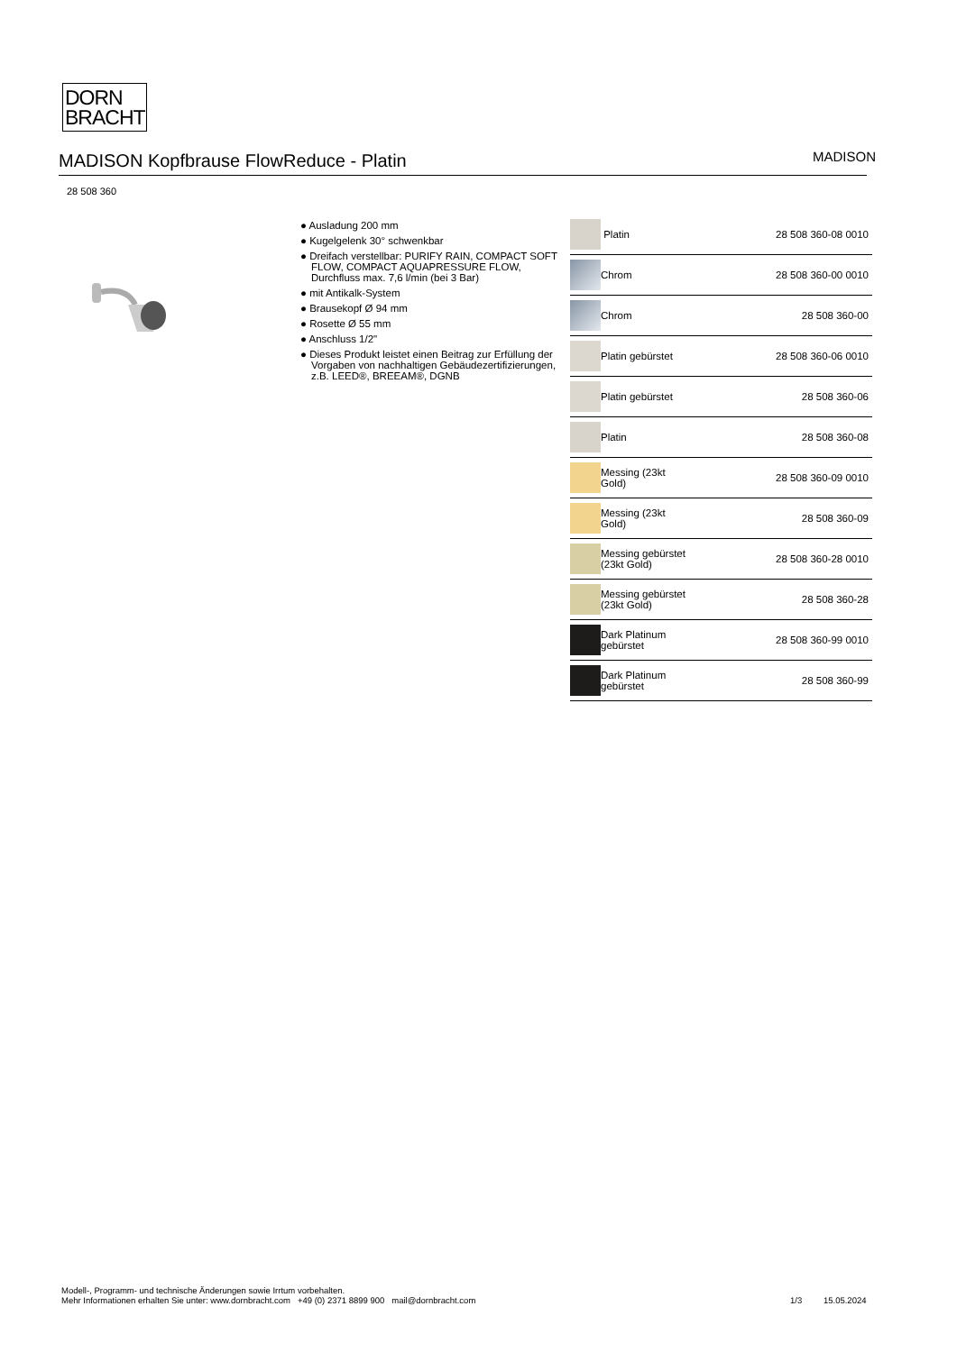DORN
BRACHT
MADISON Kopfbrause FlowReduce - Platin
MADISON
28 508 360
● Ausladung 200 mm
● Kugelgelenk 30° schwenkbar
● Dreifach verstellbar: PURIFY RAIN, COMPACT SOFT FLOW, COMPACT AQUAPRESSURE FLOW, Durchfluss max. 7,6 l/min (bei 3 Bar)
● mit Antikalk-System
● Brausekopf Ø 94 mm
● Rosette Ø 55 mm
● Anschluss 1/2"
● Dieses Produkt leistet einen Beitrag zur Erfüllung der Vorgaben von nachhaltigen Gebäudezertifizierungen, z.B. LEED®, BREEAM®, DGNB
| | Platin | 28 508 360-08 0010 |
| | Chrom | 28 508 360-00 0010 |
| | Chrom | 28 508 360-00 |
| | Platin gebürstet | 28 508 360-06 0010 |
| | Platin gebürstet | 28 508 360-06 |
| | Platin | 28 508 360-08 |
| | Messing (23kt Gold) | 28 508 360-09 0010 |
| | Messing (23kt Gold) | 28 508 360-09 |
| | Messing gebürstet (23kt Gold) | 28 508 360-28 0010 |
| | Messing gebürstet (23kt Gold) | 28 508 360-28 |
| | Dark Platinum gebürstet | 28 508 360-99 0010 |
| | Dark Platinum gebürstet | 28 508 360-99 |
Modell-, Programm- und technische Änderungen sowie Irrtum vorbehalten.
Mehr Informationen erhalten Sie unter: www.dornbracht.com +49 (0) 2371 8899 900 mail@dornbracht.com
1/3 15.05.2024